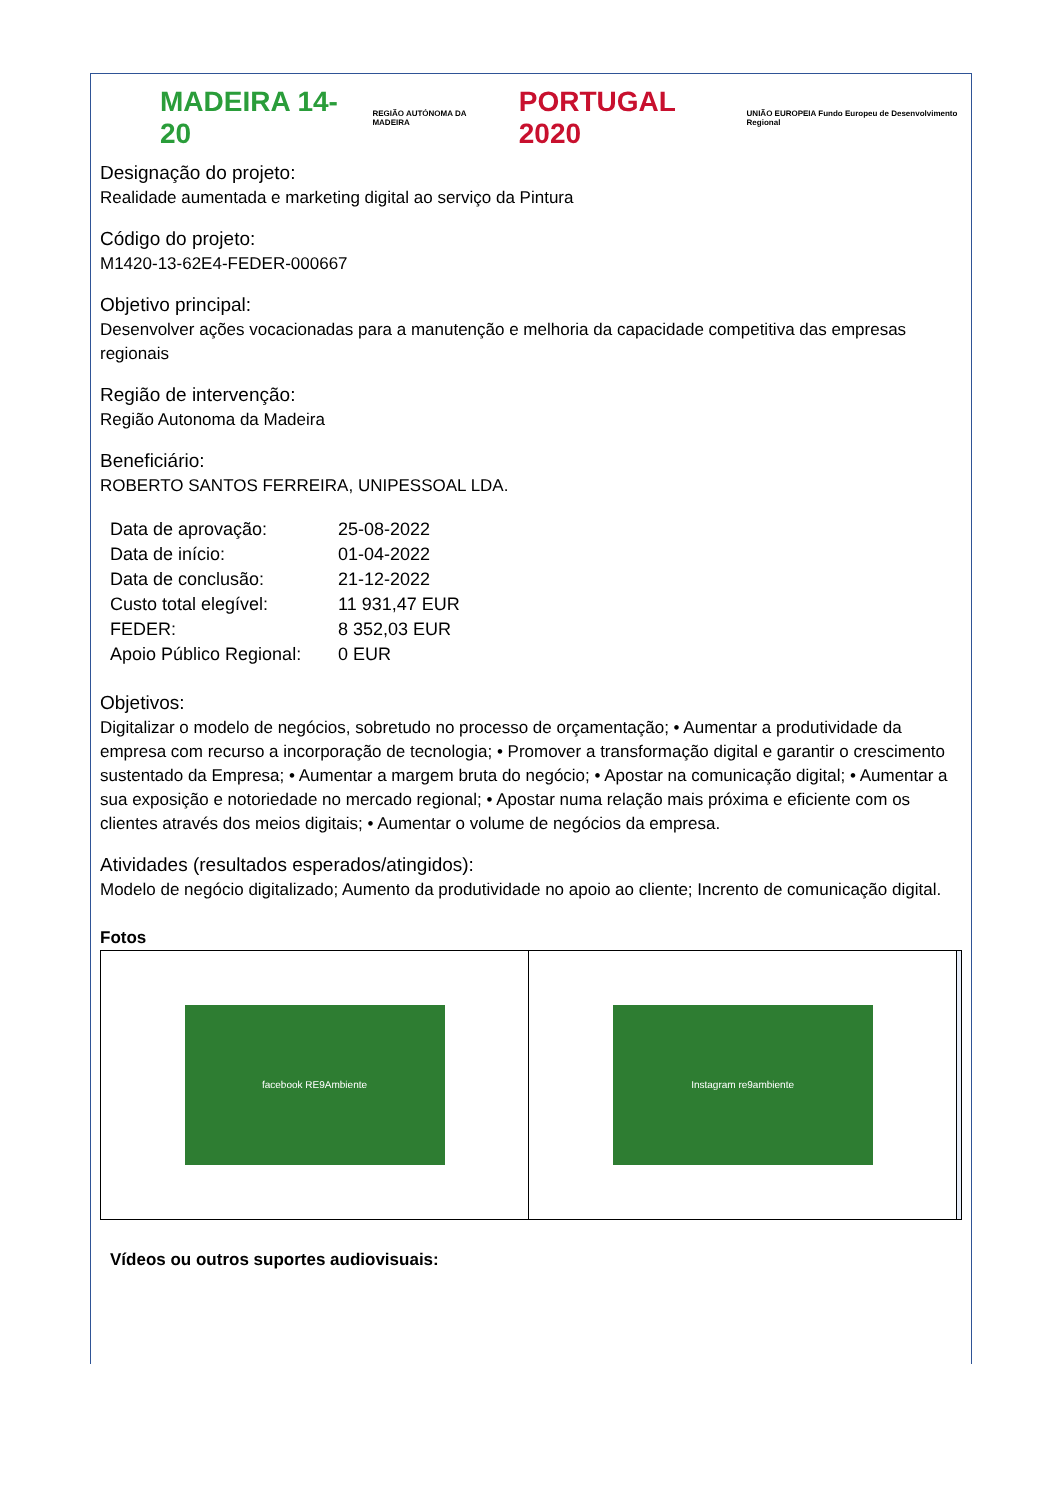MADEIRA 14-20 REGIÃO AUTÓNOMA DA MADEIRA PORTUGAL 2020 UNIÃO EUROPEIA Fundo Europeu de Desenvolvimento Regional
Designação do projeto:
Realidade aumentada e marketing digital ao serviço da Pintura
Código do projeto:
M1420-13-62E4-FEDER-000667
Objetivo principal:
Desenvolver ações vocacionadas para a manutenção e melhoria da capacidade competitiva das empresas regionais
Região de intervenção:
Região Autonoma da Madeira
Beneficiário:
ROBERTO SANTOS FERREIRA, UNIPESSOAL LDA.
| Data de aprovação: | 25-08-2022 |
| Data de início: | 01-04-2022 |
| Data de conclusão: | 21-12-2022 |
| Custo total elegível: | 11 931,47 EUR |
| FEDER: | 8 352,03 EUR |
| Apoio Público Regional: | 0 EUR |
Objetivos:
Digitalizar o modelo de negócios, sobretudo no processo de orçamentação; • Aumentar a produtividade da empresa com recurso a incorporação de tecnologia; • Promover a transformação digital e garantir o crescimento sustentado da Empresa; • Aumentar a margem bruta do negócio; • Apostar na comunicação digital; • Aumentar a sua exposição e notoriedade no mercado regional; • Apostar numa relação mais próxima e eficiente com os clientes através dos meios digitais; • Aumentar o volume de negócios da empresa.
Atividades (resultados esperados/atingidos):
Modelo de negócio digitalizado; Aumento da produtividade no apoio ao cliente; Incrento de comunicação digital.
Fotos
| facebook RE9Ambiente | Instagram re9ambiente | |
Vídeos ou outros suportes audiovisuais: